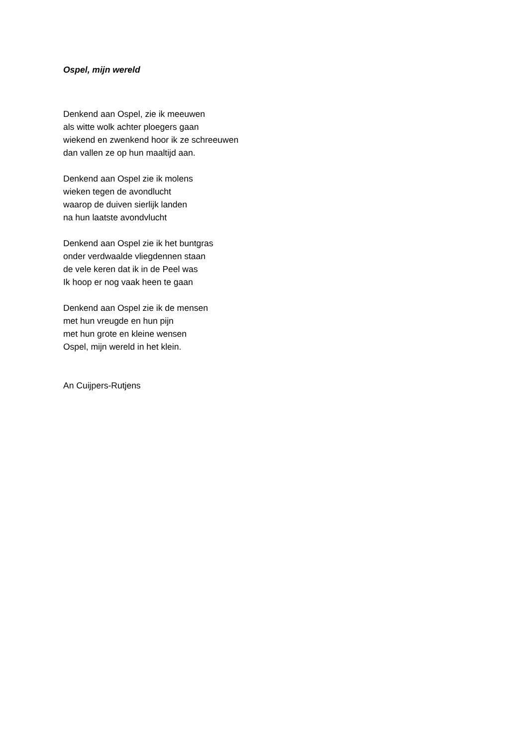Ospel, mijn wereld
Denkend aan Ospel, zie ik meeuwen
als witte wolk achter ploegers gaan
wiekend en zwenkend hoor ik ze schreeuwen
dan vallen ze op hun maaltijd aan.
Denkend aan Ospel zie ik molens
wieken tegen de avondlucht
waarop de duiven sierlijk landen
na hun laatste avondvlucht
Denkend aan Ospel zie ik het buntgras
onder verdwaalde vliegdennen staan
de vele keren dat ik in de Peel was
Ik hoop er nog vaak heen te gaan
Denkend aan Ospel zie ik de mensen
met hun vreugde en hun pijn
met hun grote en kleine wensen
Ospel, mijn wereld in het klein.
An Cuijpers-Rutjens